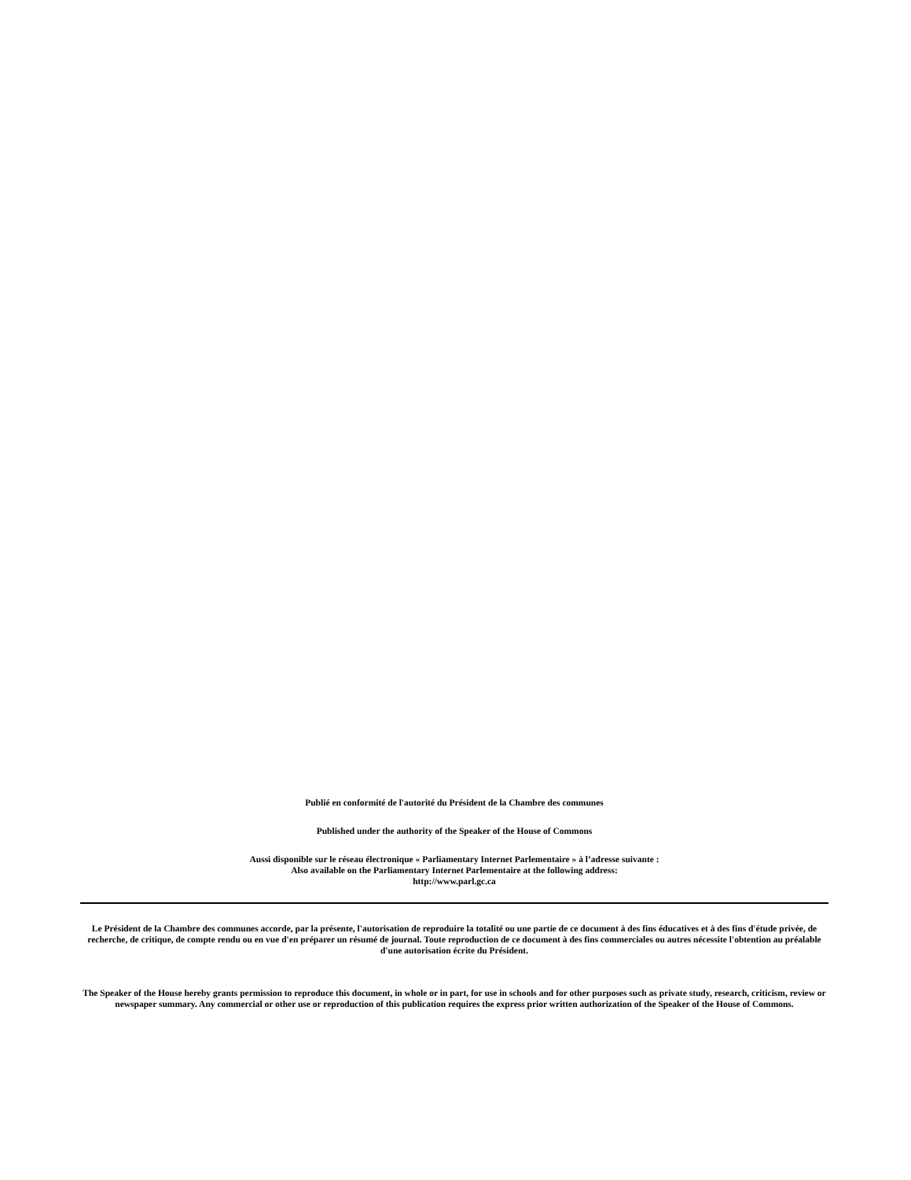Publié en conformité de l'autorité du Président de la Chambre des communes
Published under the authority of the Speaker of the House of Commons
Aussi disponible sur le réseau électronique « Parliamentary Internet Parlementaire » à l’adresse suivante :
Also available on the Parliamentary Internet Parlementaire at the following address:
http://www.parl.gc.ca
Le Président de la Chambre des communes accorde, par la présente, l'autorisation de reproduire la totalité ou une partie de ce document à des fins éducatives et à des fins d'étude privée, de recherche, de critique, de compte rendu ou en vue d'en préparer un résumé de journal. Toute reproduction de ce document à des fins commerciales ou autres nécessite l'obtention au préalable d'une autorisation écrite du Président.
The Speaker of the House hereby grants permission to reproduce this document, in whole or in part, for use in schools and for other purposes such as private study, research, criticism, review or newspaper summary. Any commercial or other use or reproduction of this publication requires the express prior written authorization of the Speaker of the House of Commons.